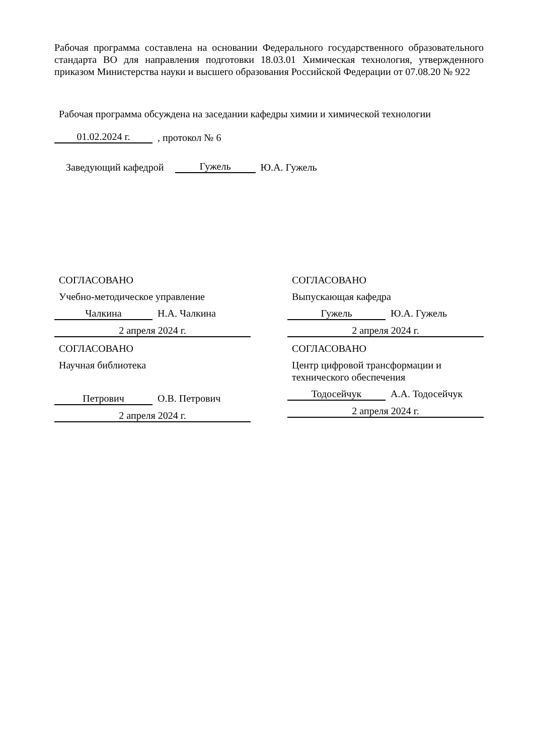Рабочая программа составлена на основании Федерального государственного образовательного стандарта ВО для направления подготовки 18.03.01 Химическая технология, утвержденного приказом Министерства науки и высшего образования Российской Федерации от 07.08.20 № 922
Рабочая программа обсуждена на заседании кафедры химии и химической технологии
01.02.2024 г.
, протокол № 6
Заведующий кафедрой
Гужель
Ю.А. Гужель
СОГЛАСОВАНО
Учебно-методическое управление
Чалкина
Н.А. Чалкина
2 апреля 2024 г.
СОГЛАСОВАНО
Научная библиотека
Петрович
О.В. Петрович
2 апреля 2024 г.
СОГЛАСОВАНО
Выпускающая кафедра
Гужель
Ю.А. Гужель
2 апреля 2024 г.
СОГЛАСОВАНО
Центр цифровой трансформации и
технического обеспечения
Тодосейчук
А.А. Тодосейчук
2 апреля 2024 г.